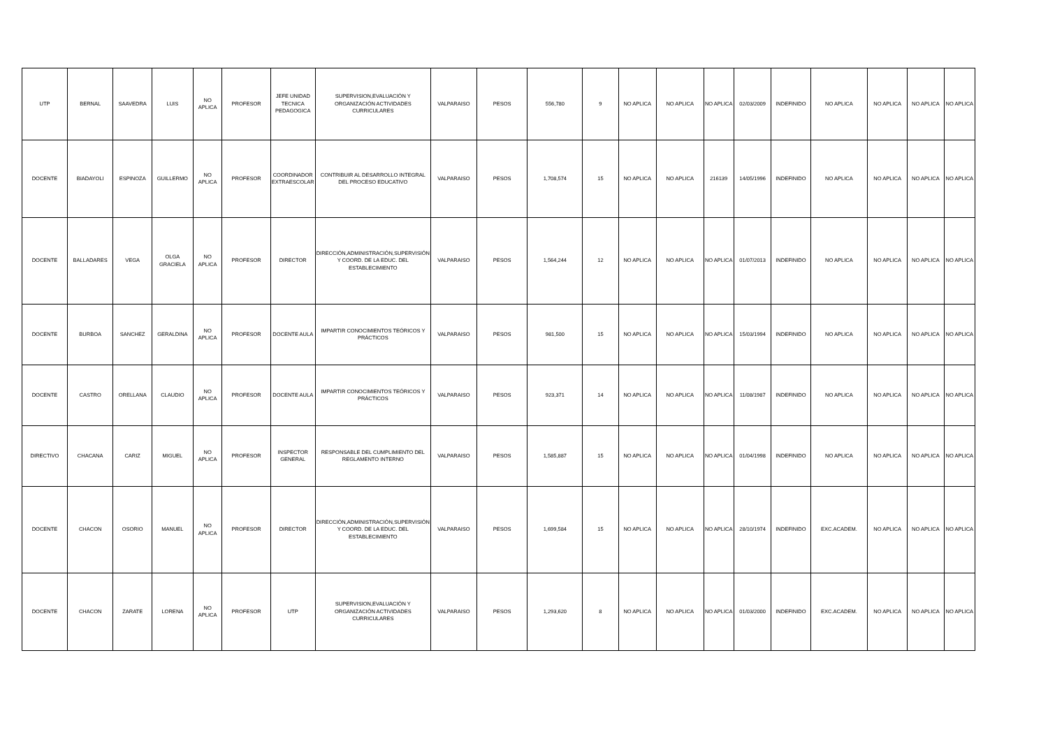| UTP | BERNAL | SAAVEDRA | LUIS | NO APLICA | PROFESOR | JEFE UNIDAD TECNICA PEDAGOGICA | SUPERVISION,EVALUACIÓN Y ORGANIZACIÓN ACTIVIDADES CURRICULARES | VALPARAISO | PESOS | 556,780 | 9 | NO APLICA | NO APLICA | NO APLICA | 02/03/2009 | INDEFINIDO | NO APLICA | NO APLICA | NO APLICA | NO APLICA |
| DOCENTE | BIADAYOLI | ESPINOZA | GUILLERMO | NO APLICA | PROFESOR | COORDINADOR EXTRAESCOLAR | CONTRIBUIR AL DESARROLLO INTEGRAL DEL PROCESO EDUCATIVO | VALPARAISO | PESOS | 1,708,574 | 15 | NO APLICA | NO APLICA | 216139 | 14/05/1996 | INDEFINIDO | NO APLICA | NO APLICA | NO APLICA | NO APLICA |
| DOCENTE | BALLADARES | VEGA | OLGA GRACIELA | NO APLICA | PROFESOR | DIRECTOR | DIRECCIÓN,ADMINISTRACIÓN,SUPERVISIÓN Y COORD. DE LA EDUC. DEL ESTABLECIMIENTO | VALPARAISO | PESOS | 1,564,244 | 12 | NO APLICA | NO APLICA | NO APLICA | 01/07/2013 | INDEFINIDO | NO APLICA | NO APLICA | NO APLICA | NO APLICA |
| DOCENTE | BURBOA | SANCHEZ | GERALDINA | NO APLICA | PROFESOR | DOCENTE AULA | IMPARTIR CONOCIMIENTOS TEÓRICOS Y PRÁCTICOS | VALPARAISO | PESOS | 981,500 | 15 | NO APLICA | NO APLICA | NO APLICA | 15/03/1994 | INDEFINIDO | NO APLICA | NO APLICA | NO APLICA | NO APLICA |
| DOCENTE | CASTRO | ORELLANA | CLAUDIO | NO APLICA | PROFESOR | DOCENTE AULA | IMPARTIR CONOCIMIENTOS TEÓRICOS Y PRÁCTICOS | VALPARAISO | PESOS | 923,371 | 14 | NO APLICA | NO APLICA | NO APLICA | 11/08/1987 | INDEFINIDO | NO APLICA | NO APLICA | NO APLICA | NO APLICA |
| DIRECTIVO | CHACANA | CARIZ | MIGUEL | NO APLICA | PROFESOR | INSPECTOR GENERAL | RESPONSABLE DEL CUMPLIMIENTO DEL REGLAMENTO INTERNO | VALPARAISO | PESOS | 1,585,887 | 15 | NO APLICA | NO APLICA | NO APLICA | 01/04/1998 | INDEFINIDO | NO APLICA | NO APLICA | NO APLICA | NO APLICA |
| DOCENTE | CHACON | OSORIO | MANUEL | NO APLICA | PROFESOR | DIRECTOR | DIRECCIÓN,ADMINISTRACIÓN,SUPERVISIÓN Y COORD. DE LA EDUC. DEL ESTABLECIMIENTO | VALPARAISO | PESOS | 1,699,584 | 15 | NO APLICA | NO APLICA | NO APLICA | 28/10/1974 | INDEFINIDO | EXC.ACADEM. | NO APLICA | NO APLICA | NO APLICA |
| DOCENTE | CHACON | ZARATE | LORENA | NO APLICA | PROFESOR | UTP | SUPERVISION,EVALUACIÓN Y ORGANIZACIÓN ACTIVIDADES CURRICULARES | VALPARAISO | PESOS | 1,293,620 | 8 | NO APLICA | NO APLICA | NO APLICA | 01/03/2000 | INDEFINIDO | EXC.ACADEM. | NO APLICA | NO APLICA | NO APLICA |